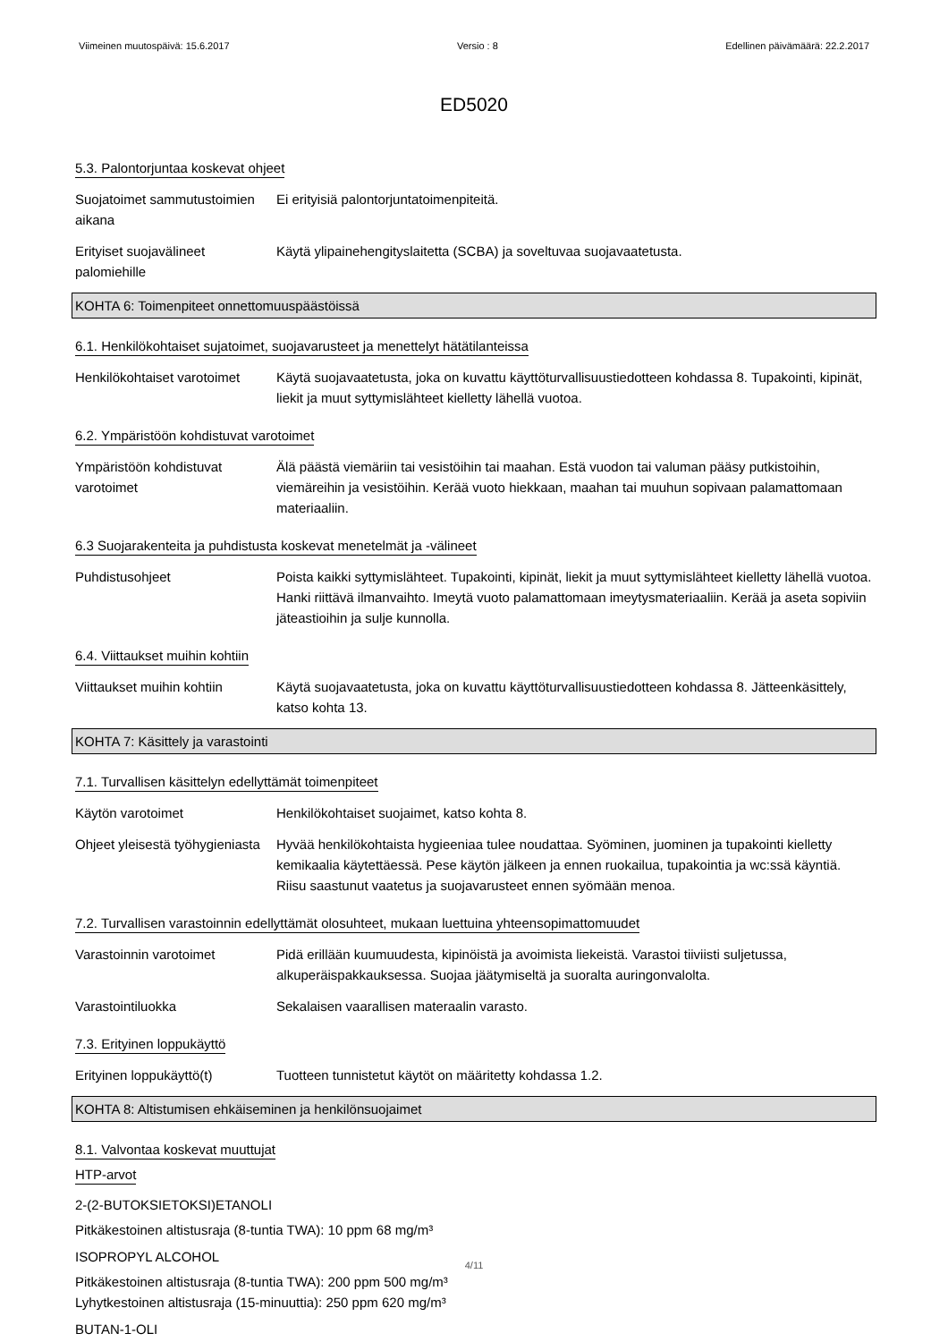Viimeinen muutospäivä: 15.6.2017 Versio : 8 Edellinen päivämäärä: 22.2.2017
ED5020
5.3. Palontorjuntaa koskevat ohjeet
Suojatoimet sammutustoimien aikana
Ei erityisiä palontorjuntatoimenpiteitä.
Erityiset suojavälineet palomiehille
Käytä ylipainehengityslaitetta (SCBA) ja soveltuvaa suojavaatetusta.
KOHTA 6: Toimenpiteet onnettomuuspäästöissä
6.1. Henkilökohtaiset sujatoimet, suojavarusteet ja menettelyt hätätilanteissa
Henkilökohtaiset varotoimet
Käytä suojavaatetusta, joka on kuvattu käyttöturvallisuustiedotteen kohdassa 8. Tupakointi, kipinät, liekit ja muut syttymislähteet kielletty lähellä vuotoa.
6.2. Ympäristöön kohdistuvat varotoimet
Ympäristöön kohdistuvat varotoimet
Älä päästä viemäriin tai vesistöihin tai maahan. Estä vuodon tai valuman pääsy putkistoihin, viemäreihin ja vesistöihin. Kerää vuoto hiekkaan, maahan tai muuhun sopivaan palamattomaan materiaaliin.
6.3 Suojarakenteita ja puhdistusta koskevat menetelmät ja -välineet
Puhdistusohjeet Poista kaikki syttymislähteet. Tupakointi, kipinät, liekit ja muut syttymislähteet kielletty lähellä vuotoa. Hanki riittävä ilmanvaihto. Imeytä vuoto palamattomaan imeytysmateriaaliin. Kerää ja aseta sopiviin jäteastioihin ja sulje kunnolla.
6.4. Viittaukset muihin kohtiin
Viittaukset muihin kohtiin
Käytä suojavaatetusta, joka on kuvattu käyttöturvallisuustiedotteen kohdassa 8. Jätteenkäsittely, katso kohta 13.
KOHTA 7: Käsittely ja varastointi
7.1. Turvallisen käsittelyn edellyttämät toimenpiteet
Käytön varotoimet Henkilökohtaiset suojaimet, katso kohta 8.
Ohjeet yleisestä työhygieniasta
Hyvää henkilökohtaista hygieeniaa tulee noudattaa. Syöminen, juominen ja tupakointi kielletty kemikaalia käytettäessä. Pese käytön jälkeen ja ennen ruokailua, tupakointia ja wc:ssä käyntiä. Riisu saastunut vaatetus ja suojavarusteet ennen syömään menoa.
7.2. Turvallisen varastoinnin edellyttämät olosuhteet, mukaan luettuina yhteensopimattomuudet
Varastoinnin varotoimet Pidä erillään kuumuudesta, kipinöistä ja avoimista liekeistä. Varastoi tiiviisti suljetussa, alkuperäispakkauksessa. Suojaa jäätymiseltä ja suoralta auringonvalolta.
Varastointiluokka Sekalaisen vaarallisen materaalin varasto.
7.3. Erityinen loppukäyttö
Erityinen loppukäyttö(t) Tuotteen tunnistetut käytöt on määritetty kohdassa 1.2.
KOHTA 8: Altistumisen ehkäiseminen ja henkilönsuojaimet
8.1. Valvontaa koskevat muuttujat
HTP-arvot
2-(2-BUTOKSIETOKSI)ETANOLI
Pitkäkestoinen altistusraja (8-tuntia TWA): 10 ppm 68 mg/m³
ISOPROPYL ALCOHOL
Pitkäkestoinen altistusraja (8-tuntia TWA): 200 ppm 500 mg/m³
Lyhytkestoinen altistusraja (15-minuuttia): 250 ppm 620 mg/m³
BUTAN-1-OLI
4/11